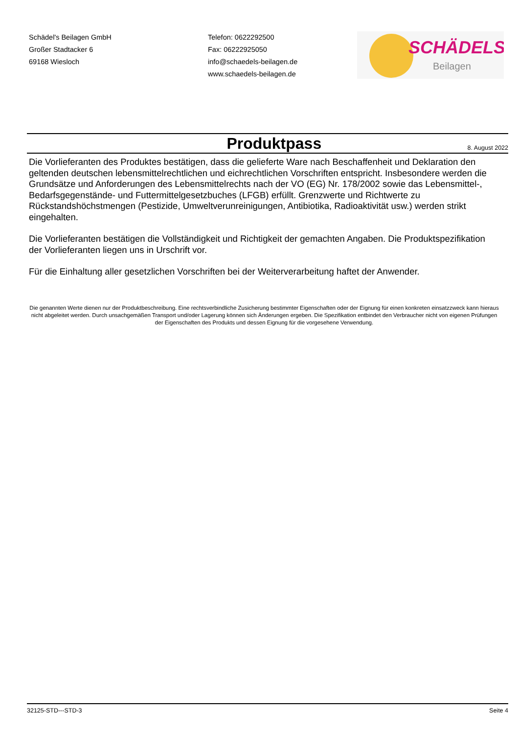Schädel's Beilagen GmbH
Großer Stadtacker 6
69168 Wiesloch
Telefon: 0622292500
Fax: 06222925050
info@schaedels-beilagen.de
www.schaedels-beilagen.de
SCHÄDELS
Beilagen
Produktpass
8. August 2022
Die Vorlieferanten des Produktes bestätigen, dass die gelieferte Ware nach Beschaffenheit und Deklaration den geltenden deutschen lebensmittelrechtlichen und eichrechtlichen Vorschriften entspricht. Insbesondere werden die Grundsätze und Anforderungen des Lebensmittelrechts nach der VO (EG) Nr. 178/2002 sowie das Lebensmittel-, Bedarfsgegenstände- und Futtermittelgesetzbuches (LFGB) erfüllt. Grenzwerte und Richtwerte zu Rückstandshöchstmengen (Pestizide, Umweltverunreinigungen, Antibiotika, Radioaktivität usw.) werden strikt eingehalten.
Die Vorlieferanten bestätigen die Vollständigkeit und Richtigkeit der gemachten Angaben. Die Produktspezifikation der Vorlieferanten liegen uns in Urschrift vor.
Für die Einhaltung aller gesetzlichen Vorschriften bei der Weiterverarbeitung haftet der Anwender.
Die genannten Werte dienen nur der Produktbeschreibung. Eine rechtsverbindliche Zusicherung bestimmter Eigenschaften oder der Eignung für einen konkreten einsatzzweck kann hieraus nicht abgeleitet werden. Durch unsachgemäßen Transport und/oder Lagerung können sich Änderungen ergeben. Die Spezifikation entbindet den Verbraucher nicht von eigenen Prüfungen der Eigenschaften des Produkts und dessen Eignung für die vorgesehene Verwendung.
32125-STD---STD-3 Seite 4